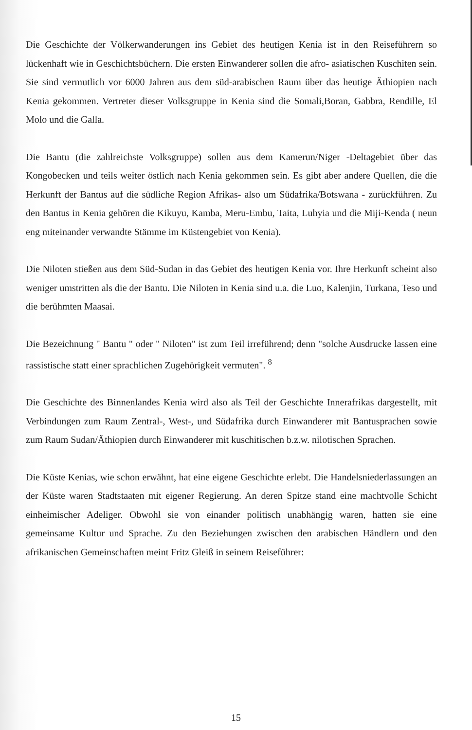Die Geschichte der Völkerwanderungen ins Gebiet des heutigen Kenia ist in den Reiseführern so lückenhaft wie in Geschichtsbüchern. Die ersten Einwanderer sollen die afro- asiatischen Kuschiten sein. Sie sind vermutlich vor 6000 Jahren aus dem süd-arabischen Raum über das heutige Äthiopien nach Kenia gekommen. Vertreter dieser Volksgruppe in Kenia sind die Somali,Boran, Gabbra, Rendille, El Molo und die Galla.
Die Bantu (die zahlreichste Volksgruppe) sollen aus dem Kamerun/Niger -Deltagebiet über das Kongobecken und teils weiter östlich nach Kenia gekommen sein. Es gibt aber andere Quellen, die die Herkunft der Bantus auf die südliche Region Afrikas- also um Südafrika/Botswana - zurückführen. Zu den Bantus in Kenia gehören die Kikuyu, Kamba, Meru-Embu, Taita, Luhyia und die Miji-Kenda ( neun eng miteinander verwandte Stämme im Küstengebiet von Kenia).
Die Niloten stießen aus dem Süd-Sudan in das Gebiet des heutigen Kenia vor. Ihre Herkunft scheint also weniger umstritten als die der Bantu. Die Niloten in Kenia sind u.a. die Luo, Kalenjin, Turkana, Teso und die berühmten Maasai.
Die Bezeichnung " Bantu " oder " Niloten" ist zum Teil irreführend; denn "solche Ausdrucke lassen eine rassistische statt einer sprachlichen Zugehörigkeit vermuten". <sup>8</sup>
Die Geschichte des Binnenlandes Kenia wird also als Teil der Geschichte Innerafrikas dargestellt, mit Verbindungen zum Raum Zentral-, West-, und Südafrika durch Einwanderer mit Bantusprachen sowie zum Raum Sudan/Äthiopien durch Einwanderer mit kuschitischen b.z.w. nilotischen Sprachen.
Die Küste Kenias, wie schon erwähnt, hat eine eigene Geschichte erlebt. Die Handelsniederlassungen an der Küste waren Stadtstaaten mit eigener Regierung. An deren Spitze stand eine machtvolle Schicht einheimischer Adeliger. Obwohl sie von einander politisch unabhängig waren, hatten sie eine gemeinsame Kultur und Sprache. Zu den Beziehungen zwischen den arabischen Händlern und den afrikanischen Gemeinschaften meint Fritz Gleiß in seinem Reiseführer:
15